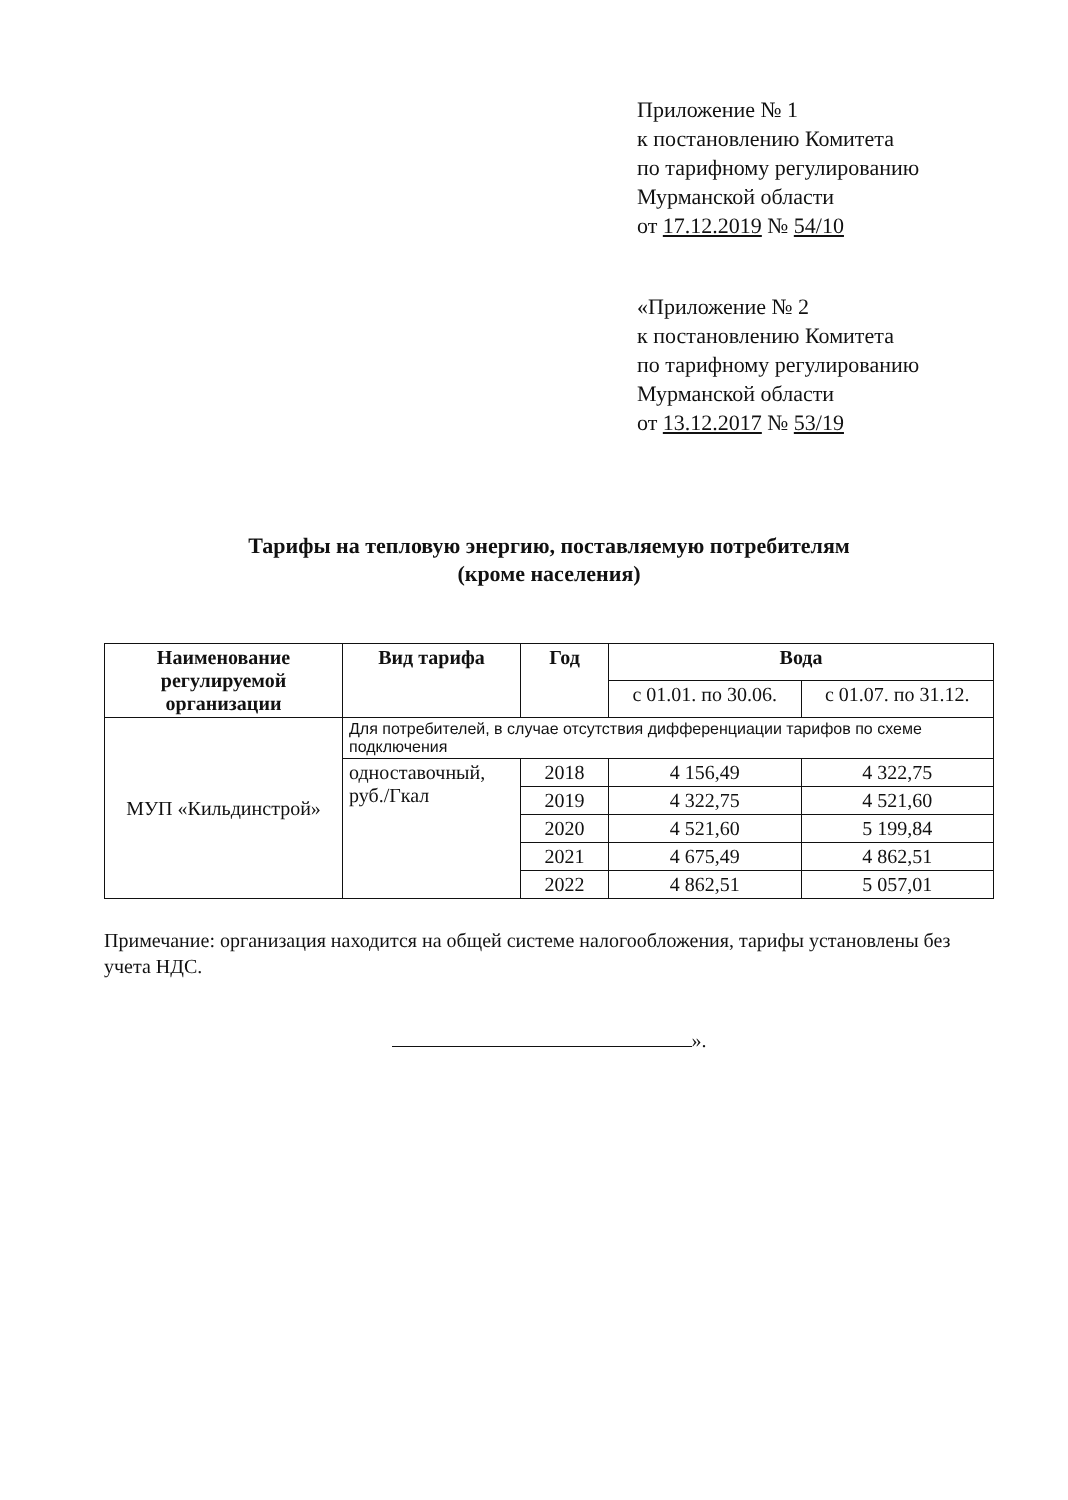Приложение № 1
к постановлению Комитета
по тарифному регулированию
Мурманской области
от 17.12.2019 № 54/10
«Приложение № 2
к постановлению Комитета
по тарифному регулированию
Мурманской области
от 13.12.2017 № 53/19
Тарифы на тепловую энергию, поставляемую потребителям
(кроме населения)
| Наименование регулируемой организации | Вид тарифа | Год | Вода | |
| --- | --- | --- | --- | --- |
| | | | с 01.01. по 30.06. | с 01.07. по 31.12. |
| МУП «Кильдинстрой» | Для потребителей, в случае отсутствия дифференциации тарифов по схеме подключения | | | |
| | одноставочный, руб./Гкал | 2018 | 4 156,49 | 4 322,75 |
| | | 2019 | 4 322,75 | 4 521,60 |
| | | 2020 | 4 521,60 | 5 199,84 |
| | | 2021 | 4 675,49 | 4 862,51 |
| | | 2022 | 4 862,51 | 5 057,01 |
Примечание: организация находится на общей системе налогообложения, тарифы установлены без учета НДС.
».